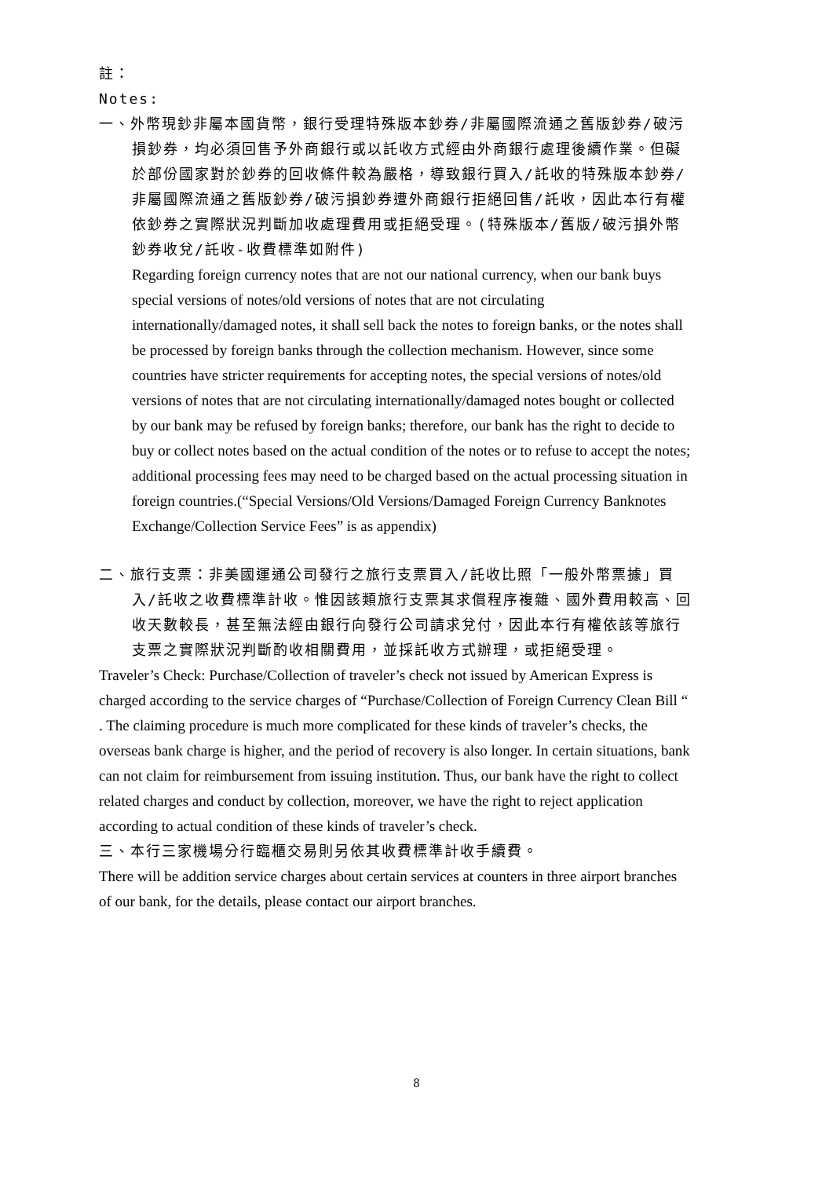註：
Notes:
一、外幣現鈔非屬本國貨幣，銀行受理特殊版本鈔券/非屬國際流通之舊版鈔券/破污損鈔券，均必須回售予外商銀行或以託收方式經由外商銀行處理後續作業。但礙於部份國家對於鈔券的回收條件較為嚴格，導致銀行買入/託收的特殊版本鈔券/非屬國際流通之舊版鈔券/破污損鈔券遭外商銀行拒絕回售/託收，因此本行有權依鈔券之實際狀況判斷加收處理費用或拒絕受理。(特殊版本/舊版/破污損外幣鈔券收兌/託收-收費標準如附件)
Regarding foreign currency notes that are not our national currency, when our bank buys special versions of notes/old versions of notes that are not circulating internationally/damaged notes, it shall sell back the notes to foreign banks, or the notes shall be processed by foreign banks through the collection mechanism. However, since some countries have stricter requirements for accepting notes, the special versions of notes/old versions of notes that are not circulating internationally/damaged notes bought or collected by our bank may be refused by foreign banks; therefore, our bank has the right to decide to buy or collect notes based on the actual condition of the notes or to refuse to accept the notes; additional processing fees may need to be charged based on the actual processing situation in foreign countries.(“Special Versions/Old Versions/Damaged Foreign Currency Banknotes Exchange/Collection Service Fees” is as appendix)
二、旅行支票：非美國運通公司發行之旅行支票買入/託收比照「一般外幣票據」買入/託收之收費標準計收。惟因該類旅行支票其求償程序複雜、國外費用較高、回收天數較長，甚至無法經由銀行向發行公司請求兌付，因此本行有權依該等旅行支票之實際狀況判斷酌收相關費用，並採託收方式辦理，或拒絕受理。
Traveler’s Check: Purchase/Collection of traveler’s check not issued by American Express is charged according to the service charges of “Purchase/Collection of Foreign Currency Clean Bill “ . The claiming procedure is much more complicated for these kinds of traveler’s checks, the overseas bank charge is higher, and the period of recovery is also longer. In certain situations, bank can not claim for reimbursement from issuing institution. Thus, our bank have the right to collect related charges and conduct by collection, moreover, we have the right to reject application according to actual condition of these kinds of traveler’s check.
三、本行三家機場分行臨櫃交易則另依其收費標準計收手續費。
There will be addition service charges about certain services at counters in three airport branches of our bank, for the details, please contact our airport branches.
8